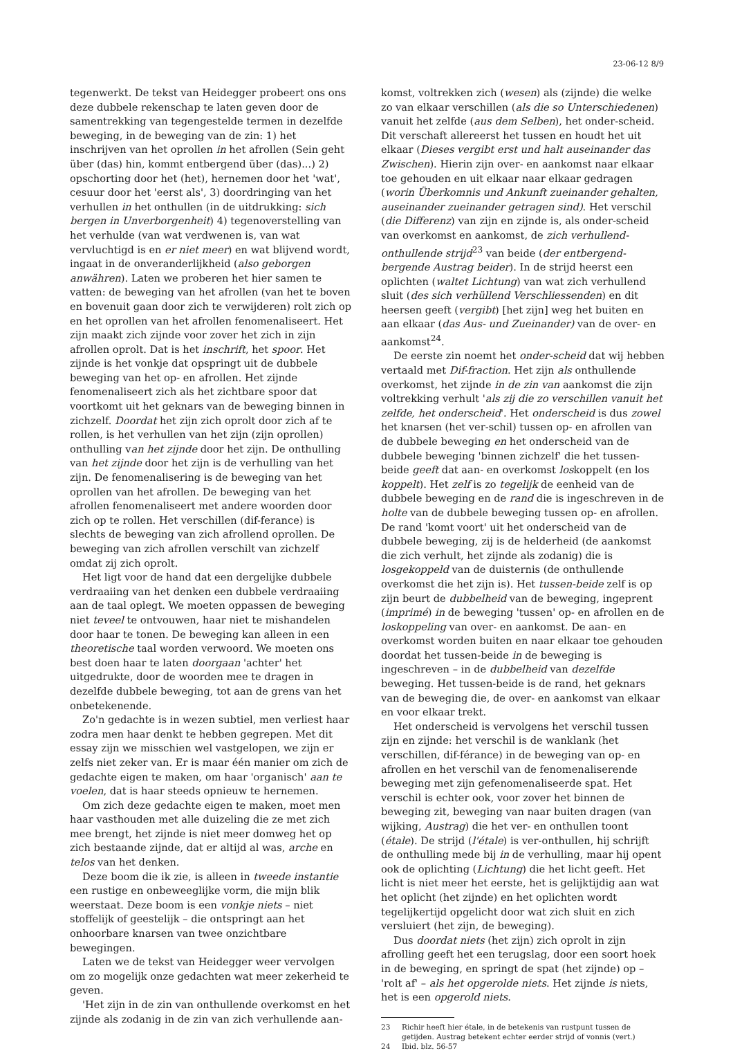23-06-12 8/9
tegenwerkt. De tekst van Heidegger probeert ons ons deze dubbele rekenschap te laten geven door de samentrekking van tegengestelde termen in dezelfde beweging, in de beweging van de zin: 1) het inschrijven van het oprollen in het afrollen (Sein geht über (das) hin, kommt entbergend über (das)...) 2) opschorting door het (het), hernemen door het 'wat', cesuur door het 'eerst als', 3) doordringing van het verhullen in het onthullen (in de uitdrukking: sich bergen in Unverborgenheit) 4) tegenoverstelling van het verhulde (van wat verdwenen is, van wat vervluchtigd is en er niet meer) en wat blijvend wordt, ingaat in de onveranderlijkheid (also geborgen anwähren). Laten we proberen het hier samen te vatten: de beweging van het afrollen (van het te boven en bovenuit gaan door zich te verwijderen) rolt zich op en het oprollen van het afrollen fenomenaliseert. Het zijn maakt zich zijnde voor zover het zich in zijn afrollen oprolt. Dat is het inschrift, het spoor. Het zijnde is het vonkje dat opspringt uit de dubbele beweging van het op- en afrollen. Het zijnde fenomenaliseert zich als het zichtbare spoor dat voortkomt uit het geknars van de beweging binnen in zichzelf. Doordat het zijn zich oprolt door zich af te rollen, is het verhullen van het zijn (zijn oprollen) onthulling van het zijnde door het zijn. De onthulling van het zijnde door het zijn is de verhulling van het zijn. De fenomenalisering is de beweging van het oprollen van het afrollen. De beweging van het afrollen fenomenaliseert met andere woorden door zich op te rollen. Het verschillen (dif-ferance) is slechts de beweging van zich afrollend oprollen. De beweging van zich afrollen verschilt van zichzelf omdat zij zich oprolt.
Het ligt voor de hand dat een dergelijke dubbele verdraaiing van het denken een dubbele verdraaiing aan de taal oplegt. We moeten oppassen de beweging niet teveel te ontvouwen, haar niet te mishandelen door haar te tonen. De beweging kan alleen in een theoretische taal worden verwoord. We moeten ons best doen haar te laten doorgaan 'achter' het uitgedrukte, door de woorden mee te dragen in dezelfde dubbele beweging, tot aan de grens van het onbetekenende.
Zo'n gedachte is in wezen subtiel, men verliest haar zodra men haar denkt te hebben gegrepen. Met dit essay zijn we misschien wel vastgelopen, we zijn er zelfs niet zeker van. Er is maar één manier om zich de gedachte eigen te maken, om haar 'organisch' aan te voelen, dat is haar steeds opnieuw te hernemen.
Om zich deze gedachte eigen te maken, moet men haar vasthouden met alle duizeling die ze met zich mee brengt, het zijnde is niet meer domweg het op zich bestaande zijnde, dat er altijd al was, arche en telos van het denken.
Deze boom die ik zie, is alleen in tweede instantie een rustige en onbeweeglijke vorm, die mijn blik weerstaat. Deze boom is een vonkje niets – niet stoffelijk of geestelijk – die ontspringt aan het onhoorbare knarsen van twee onzichtbare bewegingen.
Laten we de tekst van Heidegger weer vervolgen om zo mogelijk onze gedachten wat meer zekerheid te geven.
'Het zijn in de zin van onthullende overkomst en het zijnde als zodanig in de zin van zich verhullende aan-
komst, voltrekken zich (wesen) als (zijnde) die welke zo van elkaar verschillen (als die so Unterschiedenen) vanuit het zelfde (aus dem Selben), het onder-scheid. Dit verschaft allereerst het tussen en houdt het uit elkaar (Dieses vergibt erst und halt auseinander das Zwischen). Hierin zijn over- en aankomst naar elkaar toe gehouden en uit elkaar naar elkaar gedragen (worin Überkomnis und Ankunft zueinander gehalten, auseinander zueinander getragen sind). Het verschil (die Differenz) van zijn en zijnde is, als onder-scheid van overkomst en aankomst, de zich verhullend-onthullende strijd<sup>23</sup> van beide (der entbergend-bergende Austrag beider). In de strijd heerst een oplichten (waltet Lichtung) van wat zich verhullend sluit (des sich verhüllend Verschliessenden) en dit heersen geeft (vergibt) [het zijn] weg het buiten en aan elkaar (das Aus- und Zueinander) van de over- en aankomst<sup>24</sup>.
De eerste zin noemt het onder-scheid dat wij hebben vertaald met Dif-fraction. Het zijn als onthullende overkomst, het zijnde in de zin van aankomst die zijn voltrekking verhult 'als zij die zo verschillen vanuit het zelfde, het onderscheid'. Het onderscheid is dus zowel het knarsen (het ver-schil) tussen op- en afrollen van de dubbele beweging en het onderscheid van de dubbele beweging 'binnen zichzelf' die het tussen-beide geeft dat aan- en overkomst loskoppelt (en los koppelt). Het zelf is zo tegelijk de eenheid van de dubbele beweging en de rand die is ingeschreven in de holte van de dubbele beweging tussen op- en afrollen. De rand 'komt voort' uit het onderscheid van de dubbele beweging, zij is de helderheid (de aankomst die zich verhult, het zijnde als zodanig) die is losgekoppeld van de duisternis (de onthullende overkomst die het zijn is). Het tussen-beide zelf is op zijn beurt de dubbelheid van de beweging, ingeprent (imprimé) in de beweging 'tussen' op- en afrollen en de loskoppeling van over- en aankomst. De aan- en overkomst worden buiten en naar elkaar toe gehouden doordat het tussen-beide in de beweging is ingeschreven – in de dubbelheid van dezelfde beweging. Het tussen-beide is de rand, het geknars van de beweging die, de over- en aankomst van elkaar en voor elkaar trekt.
Het onderscheid is vervolgens het verschil tussen zijn en zijnde: het verschil is de wanklank (het verschillen, dif-férance) in de beweging van op- en afrollen en het verschil van de fenomenaliserende beweging met zijn gefenomenaliseerde spat. Het verschil is echter ook, voor zover het binnen de beweging zit, beweging van naar buiten dragen (van wijking, Austrag) die het ver- en onthullen toont (étale). De strijd (l'étale) is ver-onthullen, hij schrijft de onthulling mede bij in de verhulling, maar hij opent ook de oplichting (Lichtung) die het licht geeft. Het licht is niet meer het eerste, het is gelijktijdig aan wat het oplicht (het zijnde) en het oplichten wordt tegelijkertijd opgelicht door wat zich sluit en zich versluiert (het zijn, de beweging).
Dus doordat niets (het zijn) zich oprolt in zijn afrolling geeft het een terugslag, door een soort hoek in de beweging, en springt de spat (het zijnde) op – 'rolt af' – als het opgerolde niets. Het zijnde is niets, het is een opgerold niets.
23 Richir heeft hier étale, in de betekenis van rustpunt tussen de getijden. Austrag betekent echter eerder strijd of vonnis (vert.)
24 Ibid. blz. 56-57